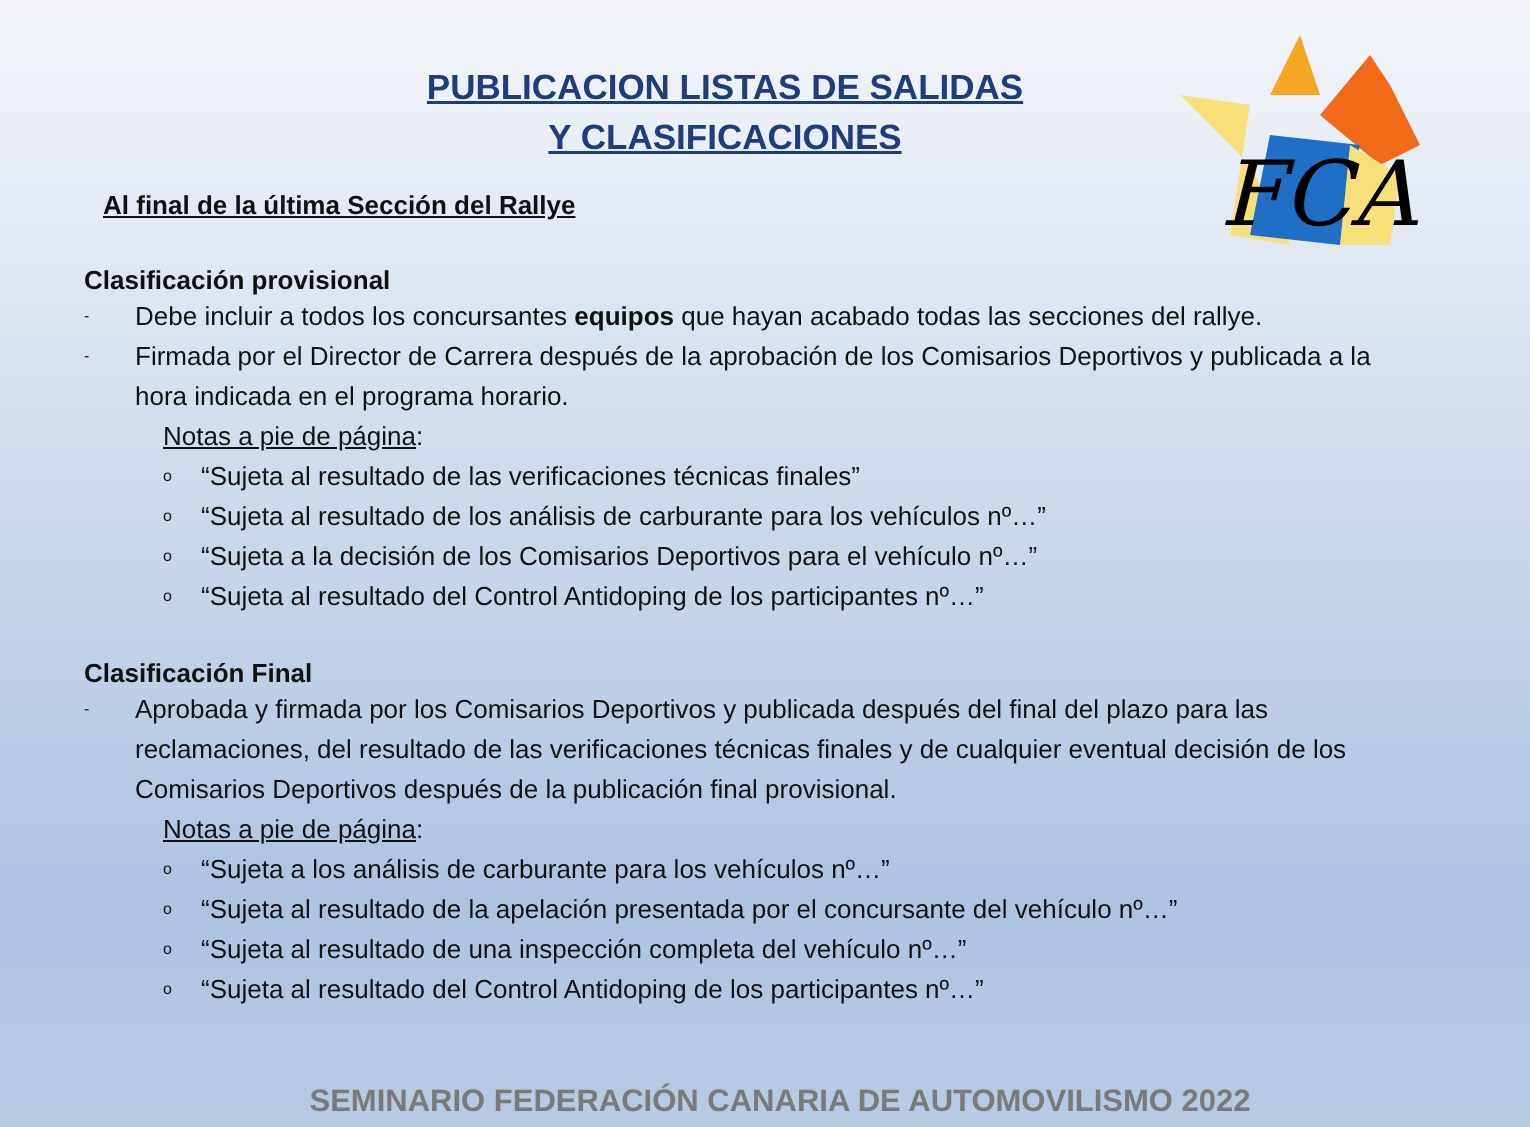FCA
PUBLICACION LISTAS DE SALIDAS
Y CLASIFICACIONES
Al final de la última Sección del Rallye
Clasificación provisional
- Debe incluir a todos los concursantes equipos que hayan acabado todas las secciones del rallye.
- Firmada por el Director de Carrera después de la aprobación de los Comisarios Deportivos y publicada a la hora indicada en el programa horario.
Notas a pie de página:
o “Sujeta al resultado de las verificaciones técnicas finales”
o “Sujeta al resultado de los análisis de carburante para los vehículos nº…”
o “Sujeta a la decisión de los Comisarios Deportivos para el vehículo nº…”
o “Sujeta al resultado del Control Antidoping de los participantes nº…”
Clasificación Final
- Aprobada y firmada por los Comisarios Deportivos y publicada después del final del plazo para las reclamaciones, del resultado de las verificaciones técnicas finales y de cualquier eventual decisión de los Comisarios Deportivos después de la publicación final provisional.
Notas a pie de página:
o “Sujeta a los análisis de carburante para los vehículos nº…”
o “Sujeta al resultado de la apelación presentada por el concursante del vehículo nº…”
o “Sujeta al resultado de una inspección completa del vehículo nº…”
o “Sujeta al resultado del Control Antidoping de los participantes nº…”
SEMINARIO FEDERACIÓN CANARIA DE AUTOMOVILISMO 2022